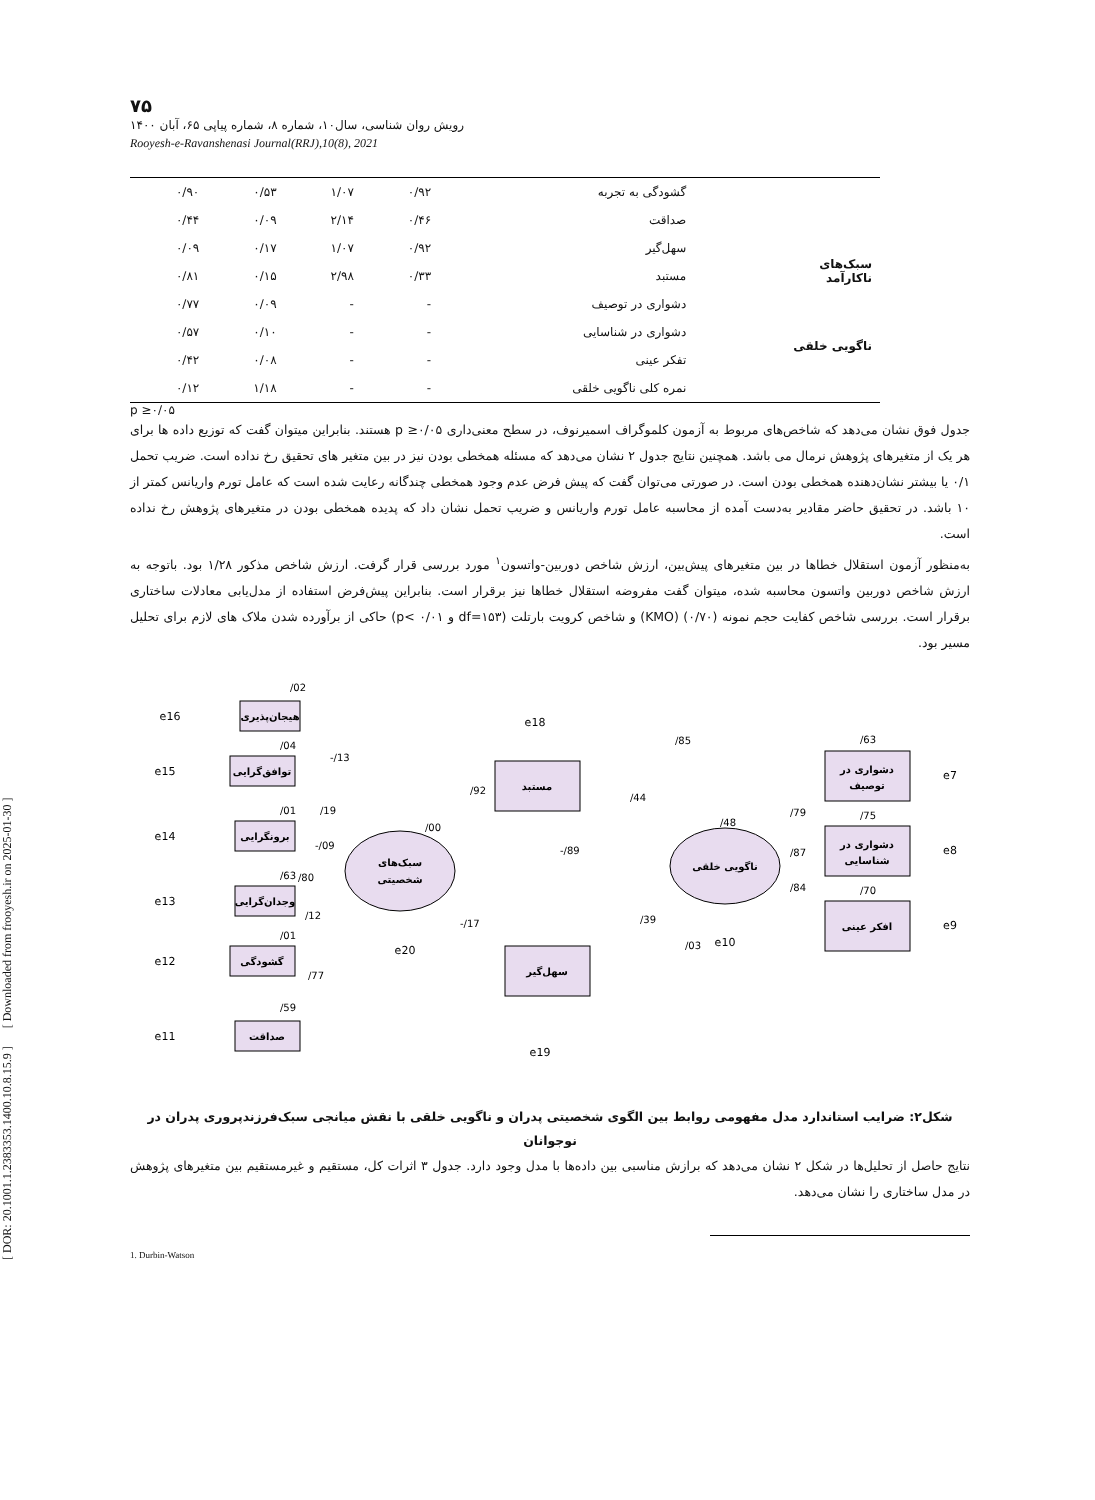[ DOR: 20.1001.1.2383353.1400.10.8.15.9 ] [ Downloaded from frooyesh.ir on 2025-01-30 ]
۷۵
رویش روان شناسی، سال۱۰، شماره ۸، شماره پیاپی ۶۵، آبان ۱۴۰۰
Rooyesh-e-Ravanshenasi Journal(RRJ),10(8), 2021
| سبک‌های ناکارآمد | گشودگی به تجربه | ۰/۹۲ | ۱/۰۷ | ۰/۵۳ | ۰/۹۰ |
| | صداقت | ۰/۴۶ | ۲/۱۴ | ۰/۰۹ | ۰/۴۴ |
| | سهل‌گیر | ۰/۹۲ | ۱/۰۷ | ۰/۱۷ | ۰/۰۹ |
| | مستبد | ۰/۳۳ | ۲/۹۸ | ۰/۱۵ | ۰/۸۱ |
| ناگویی خلقی | دشواری در توصیف | - | - | ۰/۰۹ | ۰/۷۷ |
| | دشواری در شناسایی | - | - | ۰/۱۰ | ۰/۵۷ |
| | تفکر عینی | - | - | ۰/۰۸ | ۰/۴۲ |
| | نمره کلی ناگویی خلقی | - | - | ۱/۱۸ | ۰/۱۲ |
p ≥۰/۰۵
جدول فوق نشان می‌دهد که شاخص‌های مربوط به آزمون کلموگراف اسمیرنوف، در سطح معنی‌داری p ≥۰/۰۵ هستند. بنابراین میتوان گفت که توزیع داده ها برای هر یک از متغیرهای پژوهش نرمال می باشد. همچنین نتایج جدول ۲ نشان می‌دهد که مسئله همخطی بودن نیز در بین متغیر های تحقیق رخ نداده است. ضریب تحمل ۰/۱ یا بیشتر نشان‌دهنده همخطی بودن است. در صورتی می‌توان گفت که پیش فرض عدم وجود همخطی چندگانه رعایت شده است که عامل تورم واریانس کمتر از ۱۰ باشد. در تحقیق حاضر مقادیر به‌دست آمده از محاسبه عامل تورم واریانس و ضریب تحمل نشان داد که پدیده همخطی بودن در متغیرهای پژوهش رخ نداده است.
به‌منظور آزمون استقلال خطاها در بین متغیرهای پیش‌بین، ارزش شاخص دوربین-واتسون<sup>۱</sup> مورد بررسی قرار گرفت. ارزش شاخص مذکور ۱/۲۸ بود. باتوجه به ارزش شاخص دوربین واتسون محاسبه شده، میتوان گفت مفروضه استقلال خطاها نیز برقرار است. بنابراین پیش‌فرض استفاده از مدل‌یابی معادلات ساختاری برقرار است. بررسی شاخص کفایت حجم نمونه (۰/۷۰) (KMO) و شاخص کرویت بارتلت (df=۱۵۳ و p< ۰/۰۱) حاکی از برآورده شدن ملاک های لازم برای تحلیل مسیر بود.
سبک‌های
شخصیتی
ناگویی خلقی
هیجان‌پذیری
توافق‌گرایی
برونگرایی
وجدان‌گرایی
گشودگی
صداقت
مستبد
سهل‌گیر
دشواری در
توصیف
دشواری در
شناسایی
افکر عینی
e16
e15
e14
e13
e12
e11
e18
e19
e20
e10
e7
e8
e9
/02
/04
/01
/63
/01
/59
-/13
/19
-/09
/80
/12
/77
/00
/92
/85
/44
-/89
/03
-/17
/39
/48
/79
/87
/84
/63
/75
/70
شکل۲: ضرایب استاندارد مدل مفهومی روابط بین الگوی شخصیتی پدران و ناگویی خلقی با نقش میانجی سبک‌فرزندپروری پدران در نوجوانان
نتایج حاصل از تحلیل‌ها در شکل ۲ نشان می‌دهد که برازش مناسبی بین داده‌ها با مدل وجود دارد. جدول ۳ اثرات کل، مستقیم و غیرمستقیم بین متغیرهای پژوهش در مدل ساختاری را نشان می‌دهد.
1. Durbin-Watson